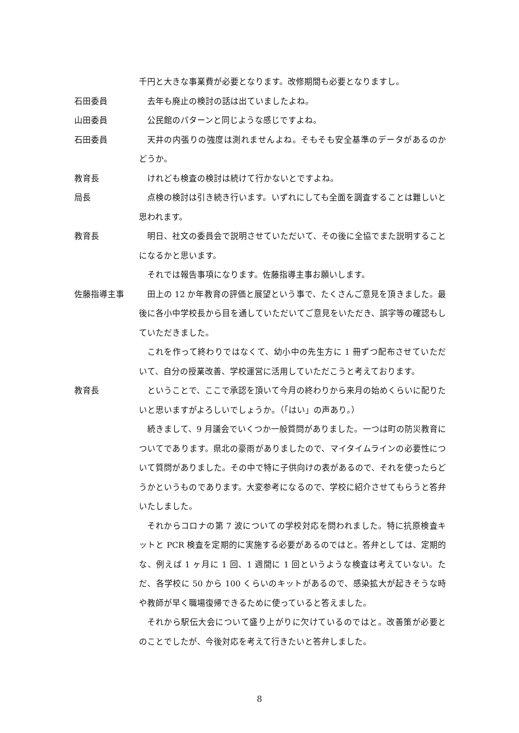千円と大きな事業費が必要となります。改修期間も必要となりますし。
石田委員 去年も廃止の検討の話は出ていましたよね。
山田委員 公民館のパターンと同じような感じですよね。
石田委員 天井の内張りの強度は測れませんよね。そもそも安全基準のデータがあるのかどうか。
教育長 けれども検査の検討は続けて行かないとですよね。
局長 点検の検討は引き続き行います。いずれにしても全面を調査することは難しいと思われます。
教育長 明日、社文の委員会で説明させていただいて、その後に全協でまた説明することになるかと思います。
それでは報告事項になります。佐藤指導主事お願いします。
佐藤指導主事 田上の 12 か年教育の評価と展望という事で、たくさんご意見を頂きました。最後に各小中学校長から目を通していただいてご意見をいただき、誤字等の確認もしていただきました。
これを作って終わりではなくて、幼小中の先生方に 1 冊ずつ配布させていただいて、自分の授業改善、学校運営に活用していただこうと考えております。
教育長 ということで、ここで承認を頂いて今月の終わりから来月の始めくらいに配りたいと思いますがよろしいでしょうか。（「はい」の声あり。）
続きまして、9 月議会でいくつか一般質問がありました。一つは町の防災教育についてであります。県北の豪雨がありましたので、マイタイムラインの必要性について質問がありました。その中で特に子供向けの表があるので、それを使ったらどうかというものであります。大変参考になるので、学校に紹介させてもらうと答弁いたしました。
それからコロナの第 7 波についての学校対応を問われました。特に抗原検査キットと PCR 検査を定期的に実施する必要があるのではと。答弁としては、定期的な、例えば 1 ヶ月に 1 回、1 週間に 1 回というような検査は考えていない。ただ、各学校に 50 から 100 くらいのキットがあるので、感染拡大が起きそうな時や教師が早く職場復帰できるために使っていると答えました。
それから駅伝大会について盛り上がりに欠けているのではと。改善策が必要とのことでしたが、今後対応を考えて行きたいと答弁しました。
8